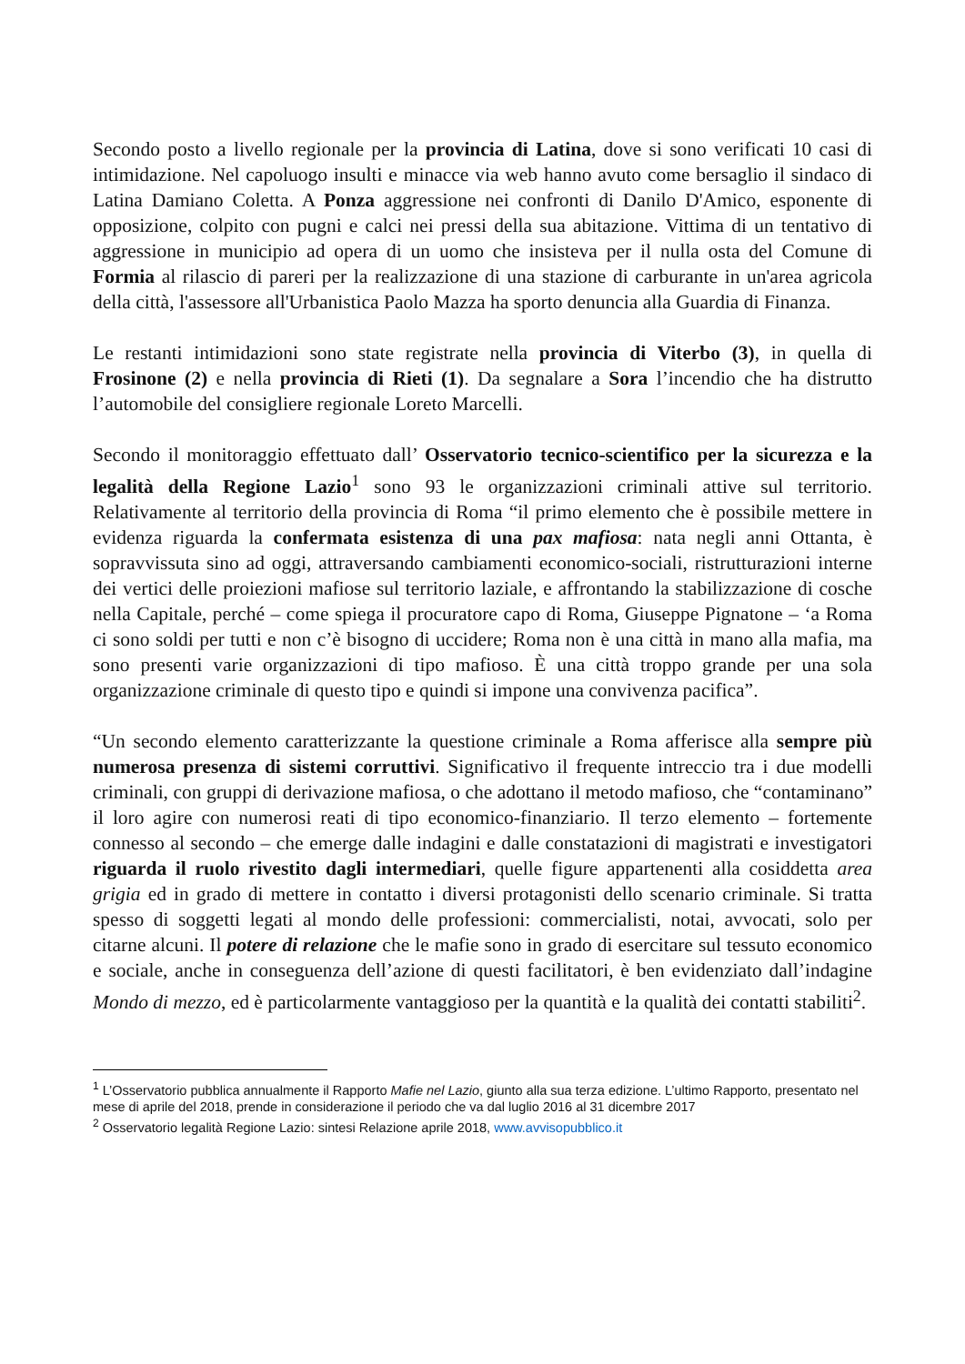Secondo posto a livello regionale per la provincia di Latina, dove si sono verificati 10 casi di intimidazione. Nel capoluogo insulti e minacce via web hanno avuto come bersaglio il sindaco di Latina Damiano Coletta. A Ponza aggressione nei confronti di Danilo D'Amico, esponente di opposizione, colpito con pugni e calci nei pressi della sua abitazione. Vittima di un tentativo di aggressione in municipio ad opera di un uomo che insisteva per il nulla osta del Comune di Formia al rilascio di pareri per la realizzazione di una stazione di carburante in un'area agricola della città, l'assessore all'Urbanistica Paolo Mazza ha sporto denuncia alla Guardia di Finanza.
Le restanti intimidazioni sono state registrate nella provincia di Viterbo (3), in quella di Frosinone (2) e nella provincia di Rieti (1). Da segnalare a Sora l’incendio che ha distrutto l’automobile del consigliere regionale Loreto Marcelli.
Secondo il monitoraggio effettuato dall’ Osservatorio tecnico-scientifico per la sicurezza e la legalità della Regione Lazio<sup>1</sup> sono 93 le organizzazioni criminali attive sul territorio. Relativamente al territorio della provincia di Roma “il primo elemento che è possibile mettere in evidenza riguarda la confermata esistenza di una pax mafiosa: nata negli anni Ottanta, è sopravvissuta sino ad oggi, attraversando cambiamenti economico-sociali, ristrutturazioni interne dei vertici delle proiezioni mafiose sul territorio laziale, e affrontando la stabilizzazione di cosche nella Capitale, perché – come spiega il procuratore capo di Roma, Giuseppe Pignatone – ‘a Roma ci sono soldi per tutti e non c’è bisogno di uccidere; Roma non è una città in mano alla mafia, ma sono presenti varie organizzazioni di tipo mafioso. È una città troppo grande per una sola organizzazione criminale di questo tipo e quindi si impone una convivenza pacifica”.
“Un secondo elemento caratterizzante la questione criminale a Roma afferisce alla sempre più numerosa presenza di sistemi corruttivi. Significativo il frequente intreccio tra i due modelli criminali, con gruppi di derivazione mafiosa, o che adottano il metodo mafioso, che “contaminano” il loro agire con numerosi reati di tipo economico-finanziario. Il terzo elemento – fortemente connesso al secondo – che emerge dalle indagini e dalle constatazioni di magistrati e investigatori riguarda il ruolo rivestito dagli intermediari, quelle figure appartenenti alla cosiddetta area grigia ed in grado di mettere in contatto i diversi protagonisti dello scenario criminale. Si tratta spesso di soggetti legati al mondo delle professioni: commercialisti, notai, avvocati, solo per citarne alcuni. Il potere di relazione che le mafie sono in grado di esercitare sul tessuto economico e sociale, anche in conseguenza dell’azione di questi facilitatori, è ben evidenziato dall’indagine Mondo di mezzo, ed è particolarmente vantaggioso per la quantità e la qualità dei contatti stabiliti<sup>2</sup>.
<sup>1</sup> L’Osservatorio pubblica annualmente il Rapporto Mafie nel Lazio, giunto alla sua terza edizione. L’ultimo Rapporto, presentato nel mese di aprile del 2018, prende in considerazione il periodo che va dal luglio 2016 al 31 dicembre 2017
<sup>2</sup> Osservatorio legalità Regione Lazio: sintesi Relazione aprile 2018, www.avvisopubblico.it